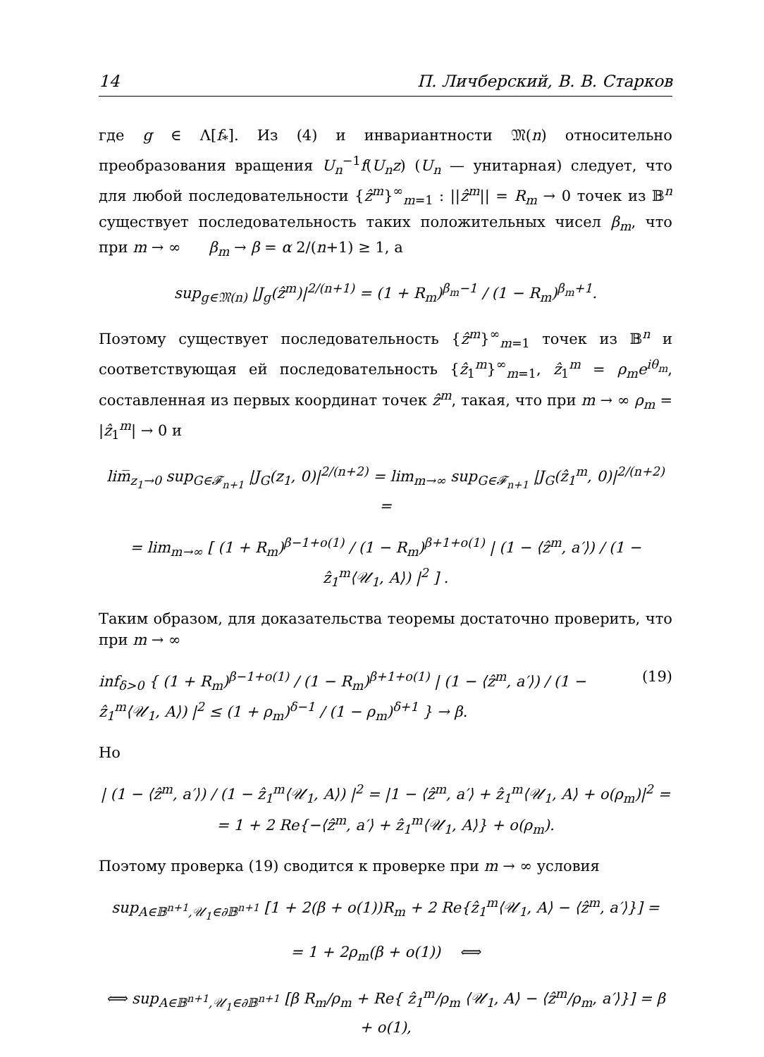14 П. Личберский, В. В. Старков
где g ∈ Λ[f<sub>*</sub>]. Из (4) и инвариантности 𝔐(n) относительно преобразования вращения U<sub>n</sub><sup>−1</sup>f(U<sub>n</sub>z) (U<sub>n</sub> — унитарная) следует, что для любой последовательности {ẑ<sup>m</sup>}<sup>∞</sup><sub>m=1</sub> : ||ẑ<sup>m</sup>|| = R<sub>m</sub> → 0 точек из 𝔹<sup>n</sup> существует последовательность таких положительных чисел β<sub>m</sub>, что при m → ∞ β<sub>m</sub> → β = α 2/(n+1) ≥ 1, а
sup<sub>g∈𝔐(n)</sub> |J<sub>g</sub>(ẑ<sup>m</sup>)|<sup>2/(n+1)</sup> = (1 + R<sub>m</sub>)<sup>β<sub>m</sub>−1</sup> / (1 − R<sub>m</sub>)<sup>β<sub>m</sub>+1</sup>.
Поэтому существует последовательность {ẑ<sup>m</sup>}<sup>∞</sup><sub>m=1</sub> точек из 𝔹<sup>n</sup> и соответствующая ей последовательность {ẑ<sub>1</sub><sup>m</sup>}<sup>∞</sup><sub>m=1</sub>, ẑ<sub>1</sub><sup>m</sup> = ρ<sub>m</sub>e<sup>iθ<sub>m</sub></sup>, составленная из первых координат точек ẑ<sup>m</sup>, такая, что при m → ∞ ρ<sub>m</sub> = |ẑ<sub>1</sub><sup>m</sup>| → 0 и
lim̅<sub>z<sub>1</sub>→0</sub> sup<sub>G∈𝓕<sub>n+1</sub></sub> |J<sub>G</sub>(z<sub>1</sub>, 0)|<sup>2/(n+2)</sup> = lim<sub>m→∞</sub> sup<sub>G∈𝓕<sub>n+1</sub></sub> |J<sub>G</sub>(ẑ<sub>1</sub><sup>m</sup>, 0)|<sup>2/(n+2)</sup> =
= lim<sub>m→∞</sub> [ (1 + R<sub>m</sub>)<sup>β−1+o(1)</sup> / (1 − R<sub>m</sub>)<sup>β+1+o(1)</sup> | (1 − ⟨ẑ<sup>m</sup>, a′⟩) / (1 − ẑ<sub>1</sub><sup>m</sup>⟨𝒰<sub>1</sub>, A⟩) |<sup>2</sup> ] .
Таким образом, для доказательства теоремы достаточно проверить, что при m → ∞
inf<sub>δ>0</sub> { (1 + R<sub>m</sub>)<sup>β−1+o(1)</sup> / (1 − R<sub>m</sub>)<sup>β+1+o(1)</sup> | (1 − ⟨ẑ<sup>m</sup>, a′⟩) / (1 − ẑ<sub>1</sub><sup>m</sup>⟨𝒰<sub>1</sub>, A⟩) |<sup>2</sup> ≤ (1 + ρ<sub>m</sub>)<sup>δ−1</sup> / (1 − ρ<sub>m</sub>)<sup>δ+1</sup> } → β. (19)
Но
| (1 − ⟨ẑ<sup>m</sup>, a′⟩) / (1 − ẑ<sub>1</sub><sup>m</sup>⟨𝒰<sub>1</sub>, A⟩) |<sup>2</sup> = |1 − ⟨ẑ<sup>m</sup>, a′⟩ + ẑ<sub>1</sub><sup>m</sup>⟨𝒰<sub>1</sub>, A⟩ + o(ρ<sub>m</sub>)|<sup>2</sup> =
= 1 + 2 Re{−⟨ẑ<sup>m</sup>, a′⟩ + ẑ<sub>1</sub><sup>m</sup>⟨𝒰<sub>1</sub>, A⟩} + o(ρ<sub>m</sub>).
Поэтому проверка (19) сводится к проверке при m → ∞ условия
sup<sub>A∈𝔹<sup>n+1</sup>,𝒰<sub>1</sub>∈∂𝔹<sup>n+1</sup></sub> [1 + 2(β + o(1))R<sub>m</sub> + 2 Re{ẑ<sub>1</sub><sup>m</sup>⟨𝒰<sub>1</sub>, A⟩ − ⟨ẑ<sup>m</sup>, a′⟩}] =
= 1 + 2ρ<sub>m</sub>(β + o(1)) ⟺
⟺ sup<sub>A∈𝔹<sup>n+1</sup>,𝒰<sub>1</sub>∈∂𝔹<sup>n+1</sup></sub> [β R<sub>m</sub>/ρ<sub>m</sub> + Re{ ẑ<sub>1</sub><sup>m</sup>/ρ<sub>m</sub> ⟨𝒰<sub>1</sub>, A⟩ − ⟨ẑ<sup>m</sup>/ρ<sub>m</sub>, a′⟩}] = β + o(1),